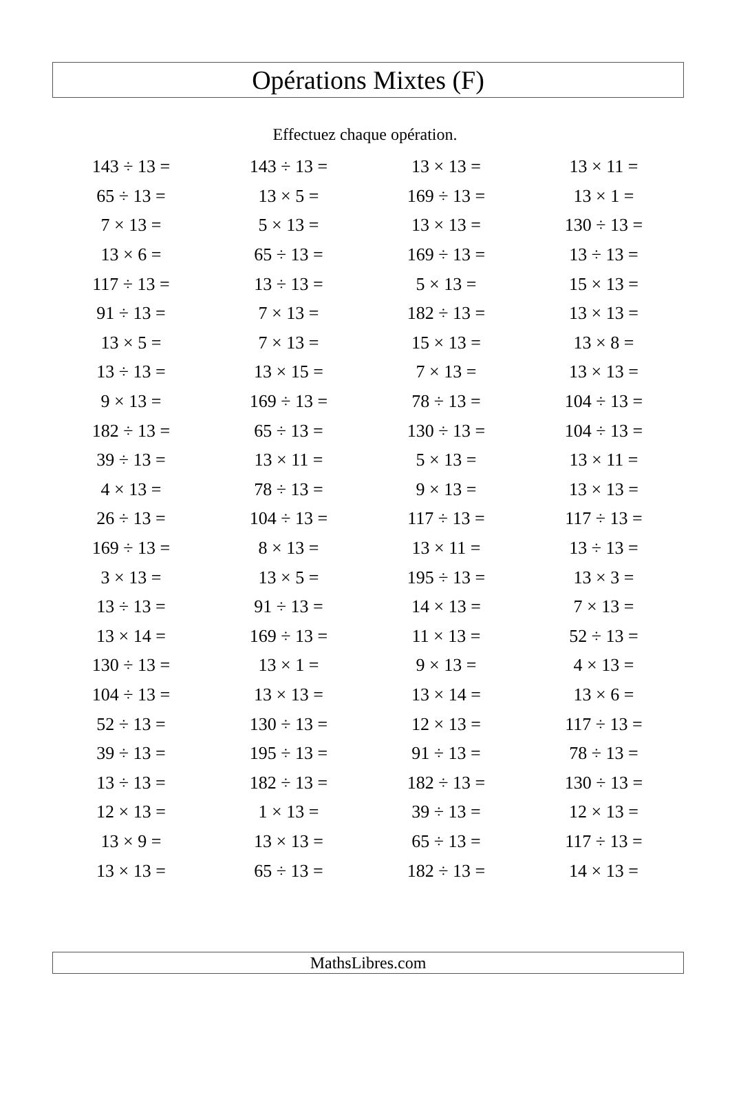Opérations Mixtes (F)
Effectuez chaque opération.
| 143 ÷ 13 = | 143 ÷ 13 = | 13 × 13 = | 13 × 11 = |
| 65 ÷ 13 = | 13 × 5 = | 169 ÷ 13 = | 13 × 1 = |
| 7 × 13 = | 5 × 13 = | 13 × 13 = | 130 ÷ 13 = |
| 13 × 6 = | 65 ÷ 13 = | 169 ÷ 13 = | 13 ÷ 13 = |
| 117 ÷ 13 = | 13 ÷ 13 = | 5 × 13 = | 15 × 13 = |
| 91 ÷ 13 = | 7 × 13 = | 182 ÷ 13 = | 13 × 13 = |
| 13 × 5 = | 7 × 13 = | 15 × 13 = | 13 × 8 = |
| 13 ÷ 13 = | 13 × 15 = | 7 × 13 = | 13 × 13 = |
| 9 × 13 = | 169 ÷ 13 = | 78 ÷ 13 = | 104 ÷ 13 = |
| 182 ÷ 13 = | 65 ÷ 13 = | 130 ÷ 13 = | 104 ÷ 13 = |
| 39 ÷ 13 = | 13 × 11 = | 5 × 13 = | 13 × 11 = |
| 4 × 13 = | 78 ÷ 13 = | 9 × 13 = | 13 × 13 = |
| 26 ÷ 13 = | 104 ÷ 13 = | 117 ÷ 13 = | 117 ÷ 13 = |
| 169 ÷ 13 = | 8 × 13 = | 13 × 11 = | 13 ÷ 13 = |
| 3 × 13 = | 13 × 5 = | 195 ÷ 13 = | 13 × 3 = |
| 13 ÷ 13 = | 91 ÷ 13 = | 14 × 13 = | 7 × 13 = |
| 13 × 14 = | 169 ÷ 13 = | 11 × 13 = | 52 ÷ 13 = |
| 130 ÷ 13 = | 13 × 1 = | 9 × 13 = | 4 × 13 = |
| 104 ÷ 13 = | 13 × 13 = | 13 × 14 = | 13 × 6 = |
| 52 ÷ 13 = | 130 ÷ 13 = | 12 × 13 = | 117 ÷ 13 = |
| 39 ÷ 13 = | 195 ÷ 13 = | 91 ÷ 13 = | 78 ÷ 13 = |
| 13 ÷ 13 = | 182 ÷ 13 = | 182 ÷ 13 = | 130 ÷ 13 = |
| 12 × 13 = | 1 × 13 = | 39 ÷ 13 = | 12 × 13 = |
| 13 × 9 = | 13 × 13 = | 65 ÷ 13 = | 117 ÷ 13 = |
| 13 × 13 = | 65 ÷ 13 = | 182 ÷ 13 = | 14 × 13 = |
MathsLibres.com